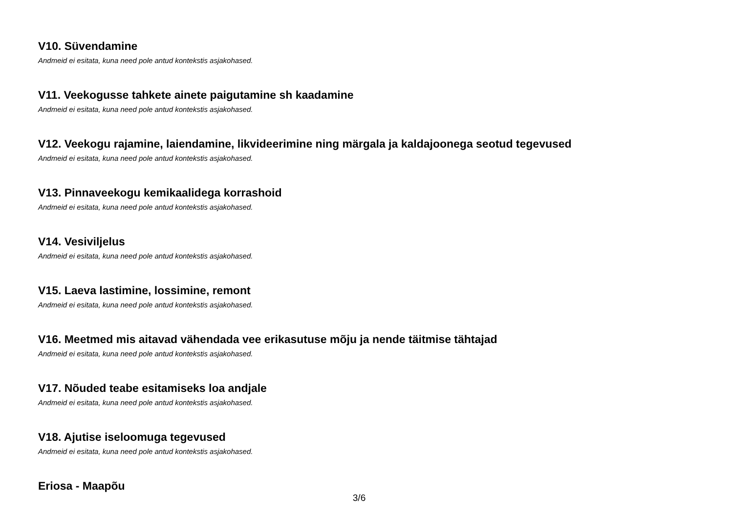V10. Süvendamine
Andmeid ei esitata, kuna need pole antud kontekstis asjakohased.
V11. Veekogusse tahkete ainete paigutamine sh kaadamine
Andmeid ei esitata, kuna need pole antud kontekstis asjakohased.
V12. Veekogu rajamine, laiendamine, likvideerimine ning märgala ja kaldajoonega seotud tegevused
Andmeid ei esitata, kuna need pole antud kontekstis asjakohased.
V13. Pinnaveekogu kemikaalidega korrashoid
Andmeid ei esitata, kuna need pole antud kontekstis asjakohased.
V14. Vesiviljelus
Andmeid ei esitata, kuna need pole antud kontekstis asjakohased.
V15. Laeva lastimine, lossimine, remont
Andmeid ei esitata, kuna need pole antud kontekstis asjakohased.
V16. Meetmed mis aitavad vähendada vee erikasutuse mõju ja nende täitmise tähtajad
Andmeid ei esitata, kuna need pole antud kontekstis asjakohased.
V17. Nõuded teabe esitamiseks loa andjale
Andmeid ei esitata, kuna need pole antud kontekstis asjakohased.
V18. Ajutise iseloomuga tegevused
Andmeid ei esitata, kuna need pole antud kontekstis asjakohased.
Eriosa - Maapõu
3/6